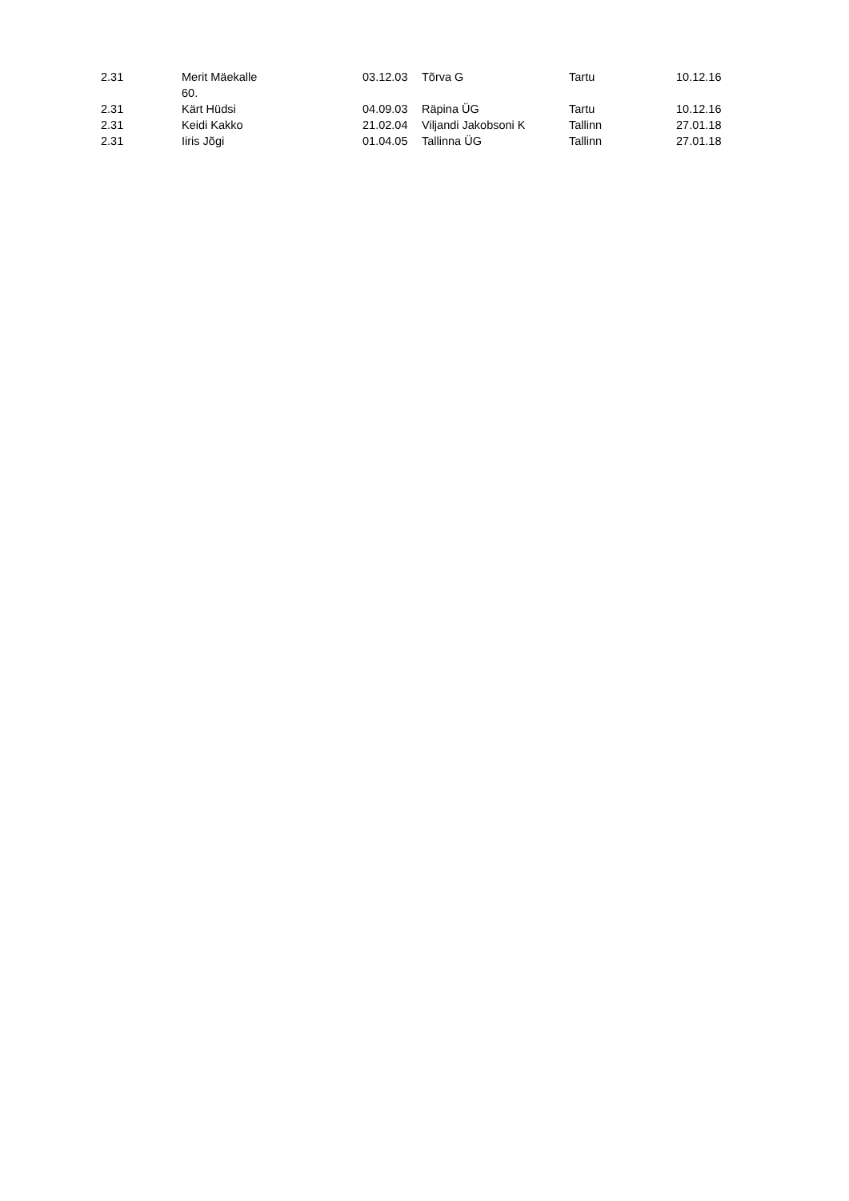| 2.31 | Merit Mäekalle 60. | 03.12.03 | Tõrva G | Tartu | 10.12.16 |
| 2.31 | Kärt Hüdsi | 04.09.03 | Räpina ÜG | Tartu | 10.12.16 |
| 2.31 | Keidi Kakko | 21.02.04 | Viljandi Jakobsoni K | Tallinn | 27.01.18 |
| 2.31 | Iiris Jõgi | 01.04.05 | Tallinna ÜG | Tallinn | 27.01.18 |